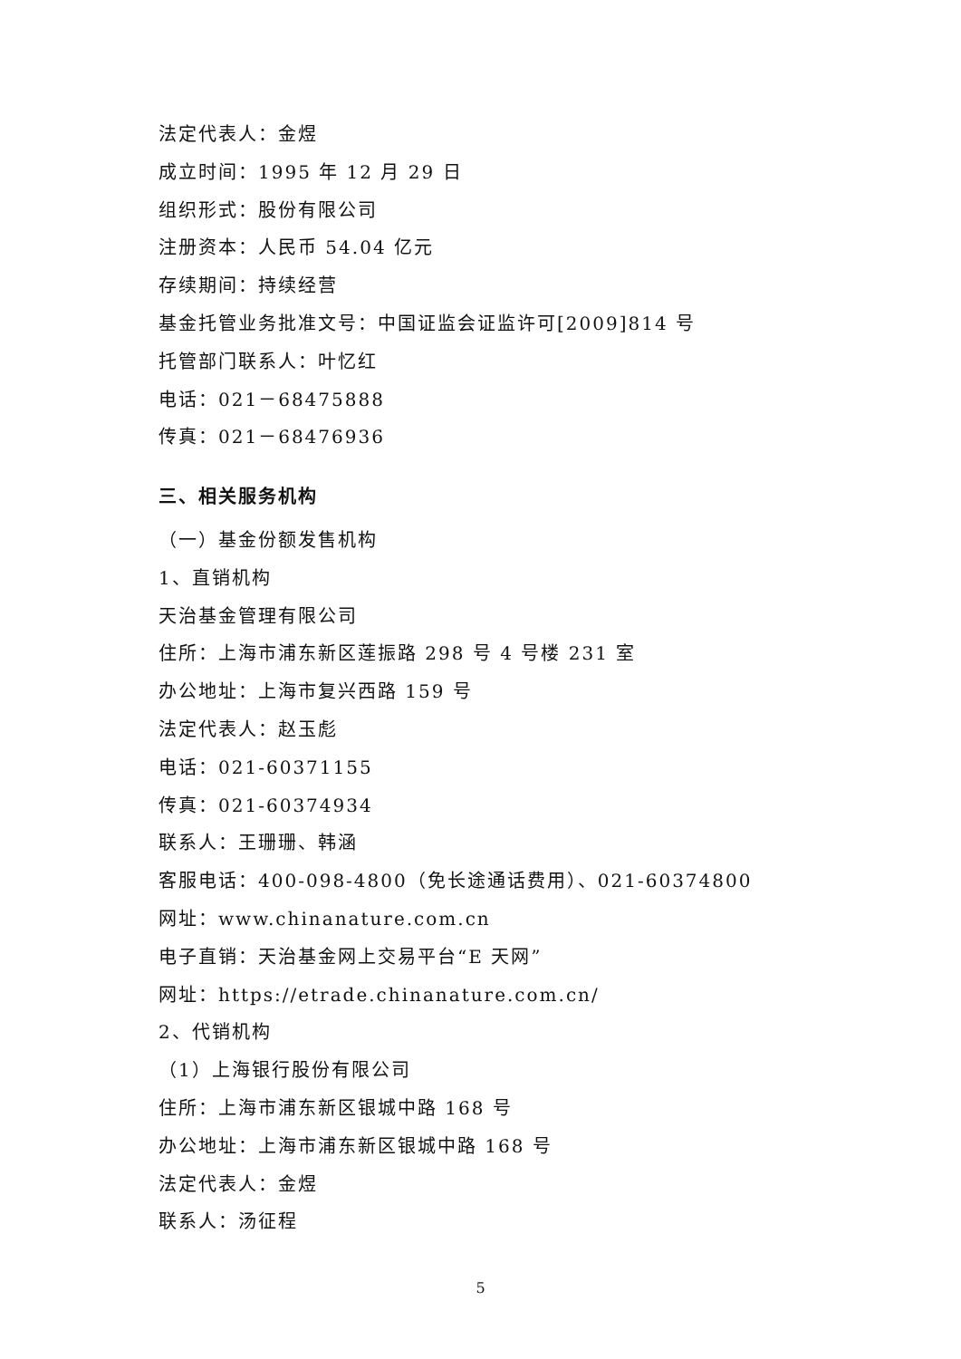法定代表人：金煜
成立时间：1995 年 12 月 29 日
组织形式：股份有限公司
注册资本：人民币 54.04 亿元
存续期间：持续经营
基金托管业务批准文号：中国证监会证监许可[2009]814 号
托管部门联系人：叶忆红
电话：021－68475888
传真：021－68476936
三、相关服务机构
（一）基金份额发售机构
1、直销机构
天治基金管理有限公司
住所：上海市浦东新区莲振路 298 号 4 号楼 231 室
办公地址：上海市复兴西路 159 号
法定代表人：赵玉彪
电话：021-60371155
传真：021-60374934
联系人：王珊珊、韩涵
客服电话：400-098-4800（免长途通话费用）、021-60374800
网址：www.chinanature.com.cn
电子直销：天治基金网上交易平台“E 天网”
网址：https://etrade.chinanature.com.cn/
2、代销机构
（1）上海银行股份有限公司
住所：上海市浦东新区银城中路 168 号
办公地址：上海市浦东新区银城中路 168 号
法定代表人：金煜
联系人：汤征程
5